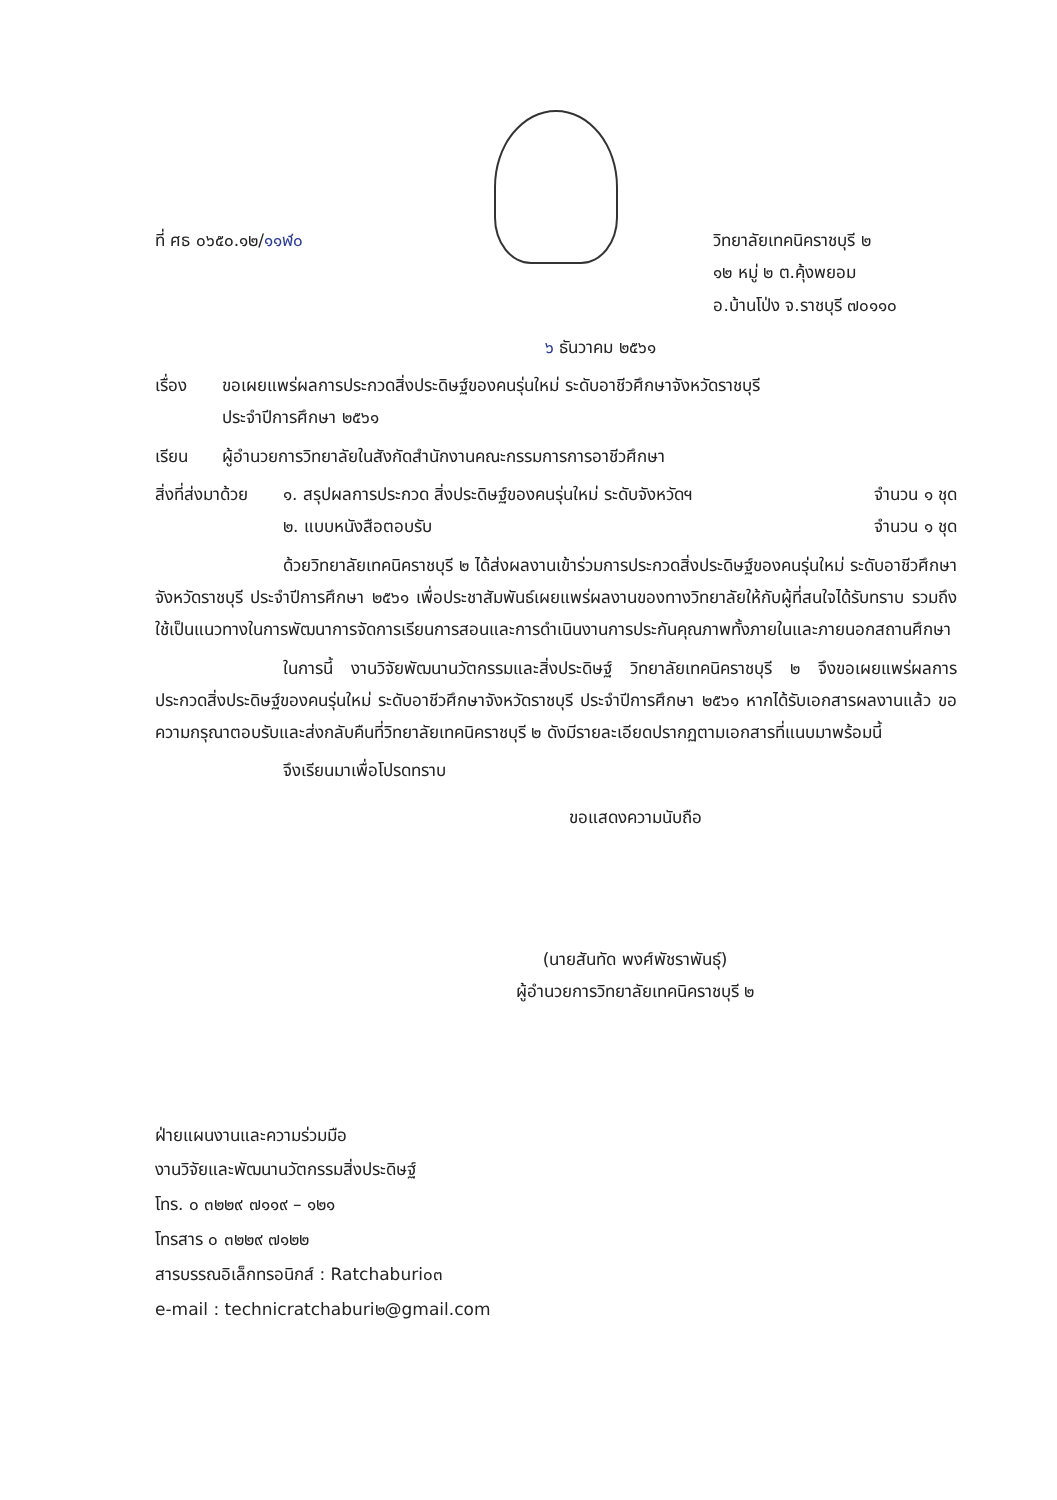ที่ ศธ ๐๖๕๐.๑๒/๑๑ฬ๐ วิทยาลัยเทคนิคราชบุรี ๒
๑๒ หมู่ ๒ ต.คุ้งพยอม
อ.บ้านโป่ง จ.ราชบุรี ๗๐๑๑๐
๖ ธันวาคม ๒๕๖๑
เรื่อง ขอเผยแพร่ผลการประกวดสิ่งประดิษฐ์ของคนรุ่นใหม่ ระดับอาชีวศึกษาจังหวัดราชบุรี
ประจำปีการศึกษา ๒๕๖๑
เรียน ผู้อำนวยการวิทยาลัยในสังกัดสำนักงานคณะกรรมการการอาชีวศึกษา
สิ่งที่ส่งมาด้วย
๑. สรุปผลการประกวด สิ่งประดิษฐ์ของคนรุ่นใหม่ ระดับจังหวัดฯ จำนวน ๑ ชุด
๒. แบบหนังสือตอบรับ จำนวน ๑ ชุด
ด้วยวิทยาลัยเทคนิคราชบุรี ๒ ได้ส่งผลงานเข้าร่วมการประกวดสิ่งประดิษฐ์ของคนรุ่นใหม่ ระดับอาชีวศึกษาจังหวัดราชบุรี ประจำปีการศึกษา ๒๕๖๑ เพื่อประชาสัมพันธ์เผยแพร่ผลงานของทางวิทยาลัยให้กับผู้ที่สนใจได้รับทราบ รวมถึงใช้เป็นแนวทางในการพัฒนาการจัดการเรียนการสอนและการดำเนินงานการประกันคุณภาพทั้งภายในและภายนอกสถานศึกษา
ในการนี้ งานวิจัยพัฒนานวัตกรรมและสิ่งประดิษฐ์ วิทยาลัยเทคนิคราชบุรี ๒ จึงขอเผยแพร่ผลการประกวดสิ่งประดิษฐ์ของคนรุ่นใหม่ ระดับอาชีวศึกษาจังหวัดราชบุรี ประจำปีการศึกษา ๒๕๖๑ หากได้รับเอกสารผลงานแล้ว ขอความกรุณาตอบรับและส่งกลับคืนที่วิทยาลัยเทคนิคราชบุรี ๒ ดังมีรายละเอียดปรากฏตามเอกสารที่แนบมาพร้อมนี้
จึงเรียนมาเพื่อโปรดทราบ
ขอแสดงความนับถือ
(นายสันทัด พงศ์พัชราพันธุ์)
ผู้อำนวยการวิทยาลัยเทคนิคราชบุรี ๒
ฝ่ายแผนงานและความร่วมมือ
งานวิจัยและพัฒนานวัตกรรมสิ่งประดิษฐ์
โทร. ๐ ๓๒๒๙ ๗๑๑๙ – ๑๒๑
โทรสาร ๐ ๓๒๒๙ ๗๑๒๒
สารบรรณอิเล็กทรอนิกส์ : Ratchaburi๐๓
e-mail : technicratchaburi๒@gmail.com